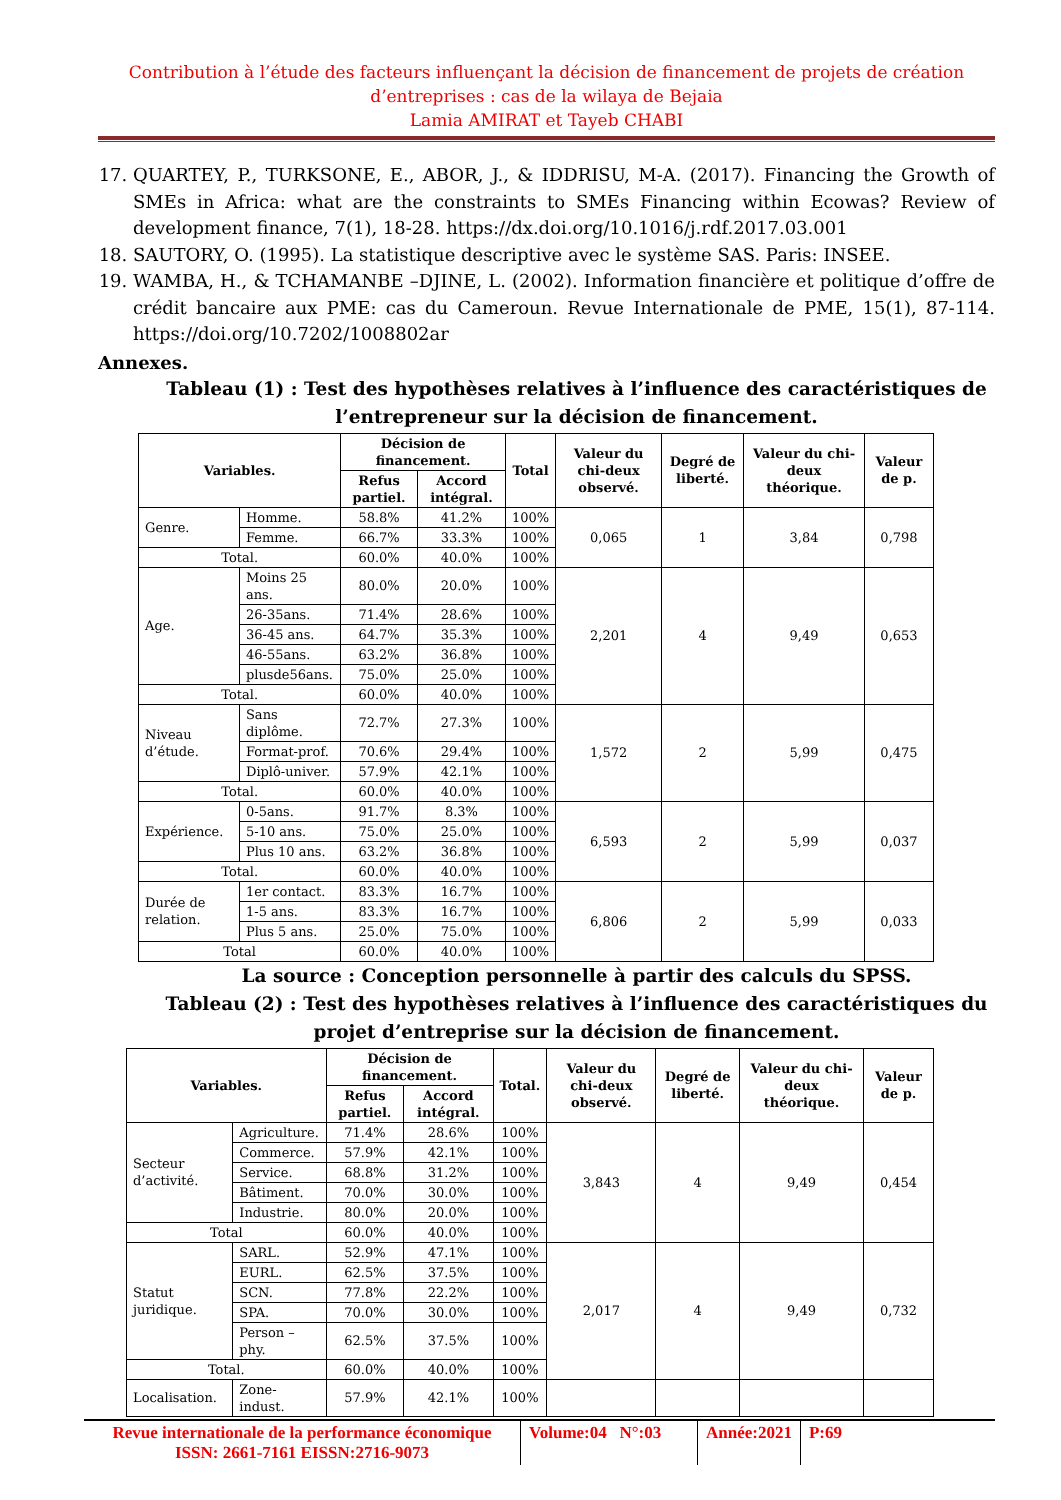Contribution à l’étude des facteurs influençant la décision de financement de projets de création d’entreprises : cas de la wilaya de Bejaia
Lamia AMIRAT et Tayeb CHABI
17. QUARTEY, P., TURKSONE, E., ABOR, J., & IDDRISU, M-A. (2017). Financing the Growth of SMEs in Africa: what are the constraints to SMEs Financing within Ecowas? Review of development finance, 7(1), 18-28. https://dx.doi.org/10.1016/j.rdf.2017.03.001
18. SAUTORY, O. (1995). La statistique descriptive avec le système SAS. Paris: INSEE.
19. WAMBA, H., & TCHAMANBE –DJINE, L. (2002). Information financière et politique d’offre de crédit bancaire aux PME: cas du Cameroun. Revue Internationale de PME, 15(1), 87-114. https://doi.org/10.7202/1008802ar
Annexes.
Tableau (1) : Test des hypothèses relatives à l’influence des caractéristiques de l’entrepreneur sur la décision de financement.
| Variables. | | Décision de financement. | | Total | Valeur du chi-deux observé. | Degré de liberté. | Valeur du chi-deux théorique. | Valeur de p. |
| --- | --- | --- | --- | --- | --- | --- | --- | --- |
| | | Refus partiel. | Accord intégral. | | | | | |
| Genre. | Homme. | 58.8% | 41.2% | 100% | 0,065 | 1 | 3,84 | 0,798 |
| | Femme. | 66.7% | 33.3% | 100% | | | | |
| Total. | | 60.0% | 40.0% | 100% | | | | |
| Age. | Moins 25 ans. | 80.0% | 20.0% | 100% | 2,201 | 4 | 9,49 | 0,653 |
| | 26-35ans. | 71.4% | 28.6% | 100% | | | | |
| | 36-45 ans. | 64.7% | 35.3% | 100% | | | | |
| | 46-55ans. | 63.2% | 36.8% | 100% | | | | |
| | plusde56ans. | 75.0% | 25.0% | 100% | | | | |
| Total. | | 60.0% | 40.0% | 100% | | | | |
| Niveau d’étude. | Sans diplôme. | 72.7% | 27.3% | 100% | 1,572 | 2 | 5,99 | 0,475 |
| | Format-prof. | 70.6% | 29.4% | 100% | | | | |
| | Diplô-univer. | 57.9% | 42.1% | 100% | | | | |
| Total. | | 60.0% | 40.0% | 100% | | | | |
| Expérience. | 0-5ans. | 91.7% | 8.3% | 100% | 6,593 | 2 | 5,99 | 0,037 |
| | 5-10 ans. | 75.0% | 25.0% | 100% | | | | |
| | Plus 10 ans. | 63.2% | 36.8% | 100% | | | | |
| Total. | | 60.0% | 40.0% | 100% | | | | |
| Durée de relation. | 1er contact. | 83.3% | 16.7% | 100% | 6,806 | 2 | 5,99 | 0,033 |
| | 1-5 ans. | 83.3% | 16.7% | 100% | | | | |
| | Plus 5 ans. | 25.0% | 75.0% | 100% | | | | |
| Total | | 60.0% | 40.0% | 100% | | | | |
La source : Conception personnelle à partir des calculs du SPSS.
Tableau (2) : Test des hypothèses relatives à l’influence des caractéristiques du projet d’entreprise sur la décision de financement.
| Variables. | | Décision de financement. | | Total. | Valeur du chi-deux observé. | Degré de liberté. | Valeur du chi-deux théorique. | Valeur de p. |
| --- | --- | --- | --- | --- | --- | --- | --- | --- |
| | | Refus partiel. | Accord intégral. | | | | | |
| Secteur d’activité. | Agriculture. | 71.4% | 28.6% | 100% | 3,843 | 4 | 9,49 | 0,454 |
| | Commerce. | 57.9% | 42.1% | 100% | | | | |
| | Service. | 68.8% | 31.2% | 100% | | | | |
| | Bâtiment. | 70.0% | 30.0% | 100% | | | | |
| | Industrie. | 80.0% | 20.0% | 100% | | | | |
| Total | | 60.0% | 40.0% | 100% | | | | |
| Statut juridique. | SARL. | 52.9% | 47.1% | 100% | 2,017 | 4 | 9,49 | 0,732 |
| | EURL. | 62.5% | 37.5% | 100% | | | | |
| | SCN. | 77.8% | 22.2% | 100% | | | | |
| | SPA. | 70.0% | 30.0% | 100% | | | | |
| | Person –phy. | 62.5% | 37.5% | 100% | | | | |
| Total. | | 60.0% | 40.0% | 100% | | | | |
| Localisation. | Zone-indust. | 57.9% | 42.1% | 100% | | | | |
Revue internationale de la performance économique
ISSN: 2661-7161 EISSN:2716-9073
Volume:04 N°:03
Année:2021 P:69